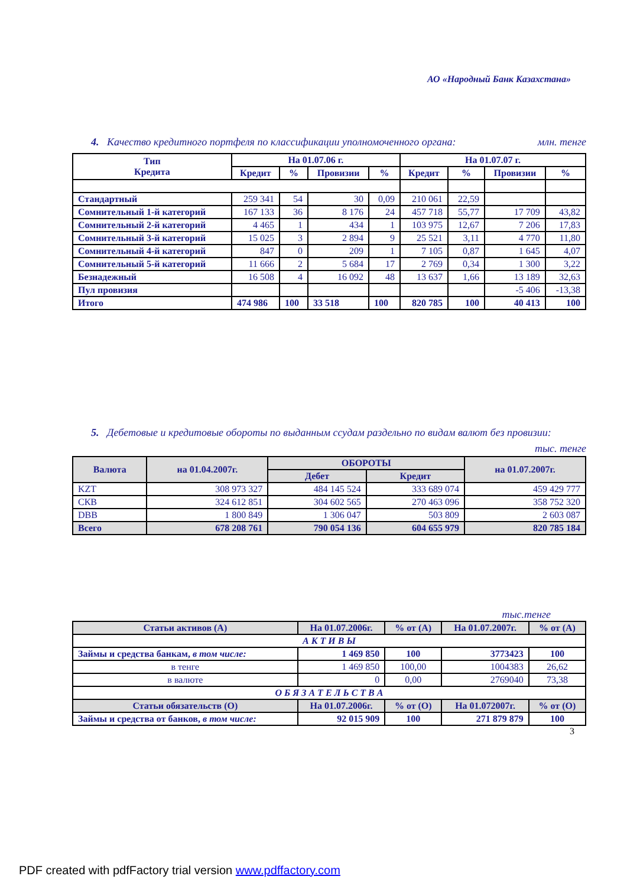АО «Народный Банк Казахстана»
4. Качество кредитного портфеля по классификации уполномоченного органа: млн. тенге
| Тип Кредита | На 01.07.06 г. | | | | На 01.07.07 г. | | | |
| --- | --- | --- | --- | --- | --- | --- | --- | --- |
| | Кредит | % | Провизии | % | Кредит | % | Провизии | % |
| Стандартный | 259 341 | 54 | 30 | 0,09 | 210 061 | 22,59 | | |
| Сомнительный 1-й категорий | 167 133 | 36 | 8 176 | 24 | 457 718 | 55,77 | 17 709 | 43,82 |
| Сомнительный 2-й категорий | 4 465 | 1 | 434 | 1 | 103 975 | 12,67 | 7 206 | 17,83 |
| Сомнительный 3-й категорий | 15 025 | 3 | 2 894 | 9 | 25 521 | 3,11 | 4 770 | 11,80 |
| Сомнительный 4-й категорий | 847 | 0 | 209 | 1 | 7 105 | 0,87 | 1 645 | 4,07 |
| Сомнительный 5-й категорий | 11 666 | 2 | 5 684 | 17 | 2 769 | 0,34 | 1 300 | 3,22 |
| Безнадежный | 16 508 | 4 | 16 092 | 48 | 13 637 | 1,66 | 13 189 | 32,63 |
| Пул провизия | | | | | | | -5 406 | -13,38 |
| Итого | 474 986 | 100 | 33 518 | 100 | 820 785 | 100 | 40 413 | 100 |
5. Дебетовые и кредитовые обороты по выданным ссудам раздельно по видам валют без провизии:
тыс. тенге
| Валюта | на 01.04.2007г. | ОБОРОТЫ | | на 01.07.2007г. |
| --- | --- | --- | --- | --- |
| | | Дебет | Кредит | |
| KZT | 308 973 327 | 484 145 524 | 333 689 074 | 459 429 777 |
| СКВ | 324 612 851 | 304 602 565 | 270 463 096 | 358 752 320 |
| DBB | 1 800 849 | 1 306 047 | 503 809 | 2 603 087 |
| Всего | 678 208 761 | 790 054 136 | 604 655 979 | 820 785 184 |
тыс.тенге
| Статьи активов (А) | На 01.07.2006г. | % от (А) | На 01.07.2007г. | % от (А) |
| --- | --- | --- | --- | --- |
| А К Т И В Ы | | | | |
| Займы и средства банкам, в том числе: | 1 469 850 | 100 | 3773423 | 100 |
| в тенге | 1 469 850 | 100,00 | 1004383 | 26,62 |
| в валюте | 0 | 0,00 | 2769040 | 73,38 |
| О Б Я З А Т Е Л Ь С Т В А | | | | |
| Статьи обязательств (О) | На 01.07.2006г. | % от (О) | На 01.072007г. | % от (О) |
| Займы и средства от банков, в том числе: | 92 015 909 | 100 | 271 879 879 | 100 |
3
PDF created with pdfFactory trial version www.pdffactory.com